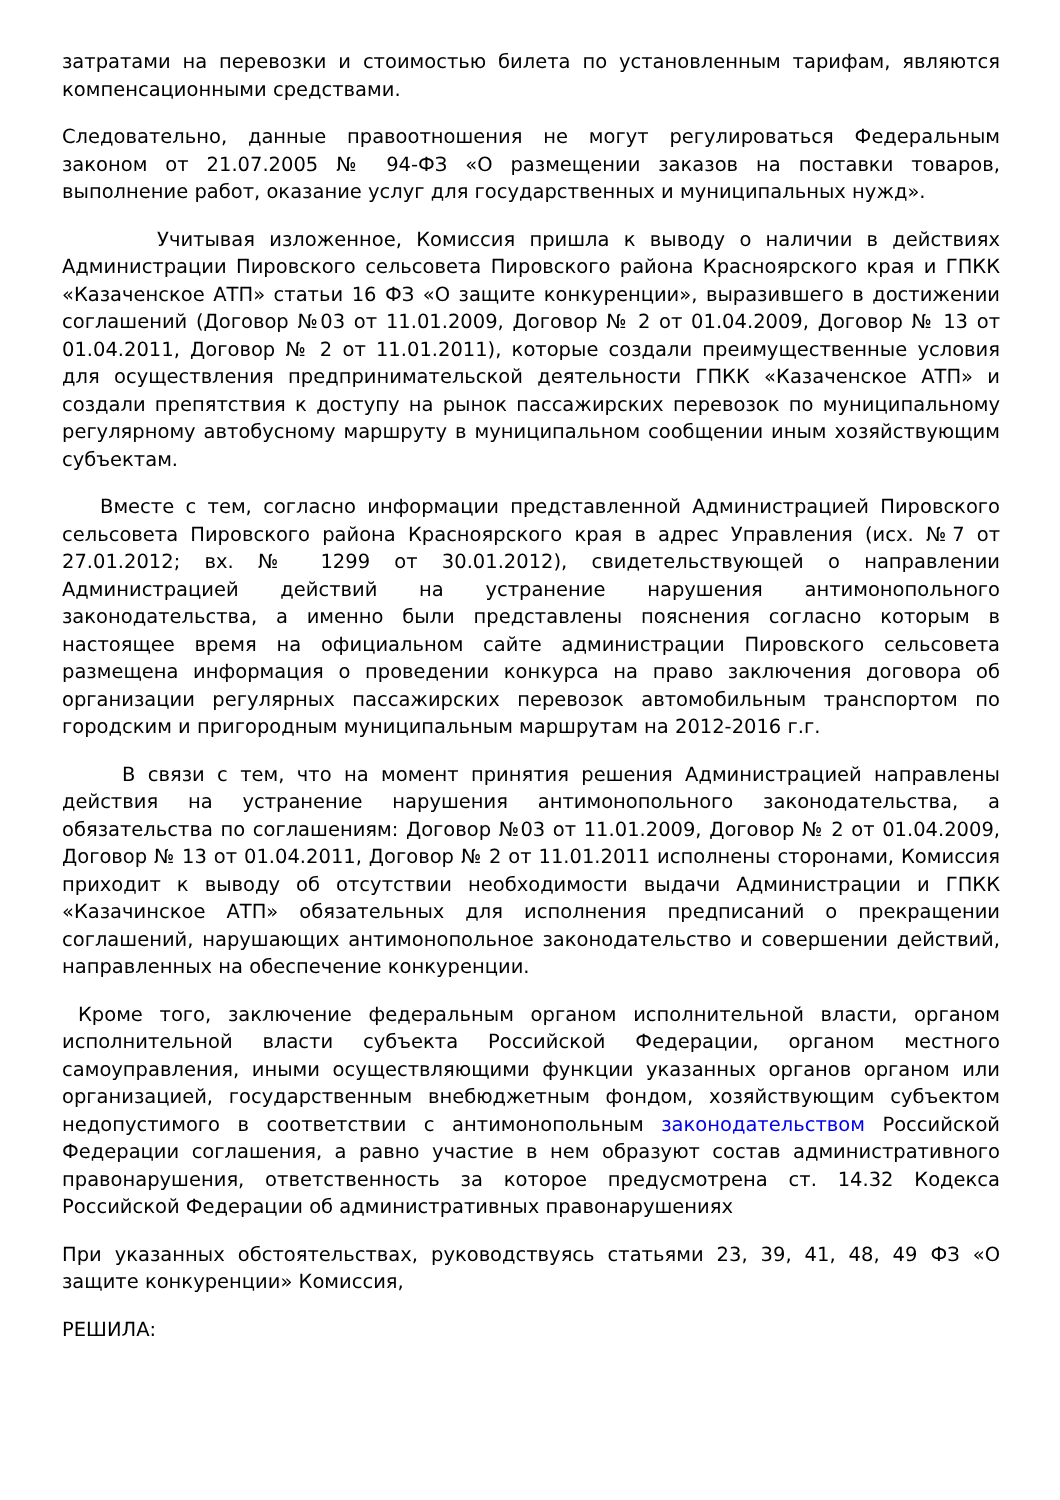затратами на перевозки и стоимостью билета по установленным тарифам, являются компенсационными средствами.
Следовательно, данные правоотношения не могут регулироваться Федеральным законом от 21.07.2005 № 94-ФЗ «О размещении заказов на поставки товаров, выполнение работ, оказание услуг для государственных и муниципальных нужд».
Учитывая изложенное, Комиссия пришла к выводу о наличии в действиях Администрации Пировского сельсовета Пировского района Красноярского края и ГПКК «Казаченское АТП» статьи 16 ФЗ «О защите конкуренции», выразившего в достижении соглашений (Договор №03 от 11.01.2009, Договор № 2 от 01.04.2009, Договор № 13 от 01.04.2011, Договор № 2 от 11.01.2011), которые создали преимущественные условия для осуществления предпринимательской деятельности ГПКК «Казаченское АТП» и создали препятствия к доступу на рынок пассажирских перевозок по муниципальному регулярному автобусному маршруту в муниципальном сообщении иным хозяйствующим субъектам.
Вместе с тем, согласно информации представленной Администрацией Пировского сельсовета Пировского района Красноярского края в адрес Управления (исх. №7 от 27.01.2012; вх. № 1299 от 30.01.2012), свидетельствующей о направлении Администрацией действий на устранение нарушения антимонопольного законодательства, а именно были представлены пояснения согласно которым в настоящее время на официальном сайте администрации Пировского сельсовета размещена информация о проведении конкурса на право заключения договора об организации регулярных пассажирских перевозок автомобильным транспортом по городским и пригородным муниципальным маршрутам на 2012-2016 г.г.
В связи с тем, что на момент принятия решения Администрацией направлены действия на устранение нарушения антимонопольного законодательства, а обязательства по соглашениям: Договор №03 от 11.01.2009, Договор № 2 от 01.04.2009, Договор № 13 от 01.04.2011, Договор № 2 от 11.01.2011 исполнены сторонами, Комиссия приходит к выводу об отсутствии необходимости выдачи Администрации и ГПКК «Казачинское АТП» обязательных для исполнения предписаний о прекращении соглашений, нарушающих антимонопольное законодательство и совершении действий, направленных на обеспечение конкуренции.
Кроме того, заключение федеральным органом исполнительной власти, органом исполнительной власти субъекта Российской Федерации, органом местного самоуправления, иными осуществляющими функции указанных органов органом или организацией, государственным внебюджетным фондом, хозяйствующим субъектом недопустимого в соответствии с антимонопольным законодательством Российской Федерации соглашения, а равно участие в нем образуют состав административного правонарушения, ответственность за которое предусмотрена ст. 14.32 Кодекса Российской Федерации об административных правонарушениях
При указанных обстоятельствах, руководствуясь статьями 23, 39, 41, 48, 49 ФЗ «О защите конкуренции» Комиссия,
РЕШИЛА: